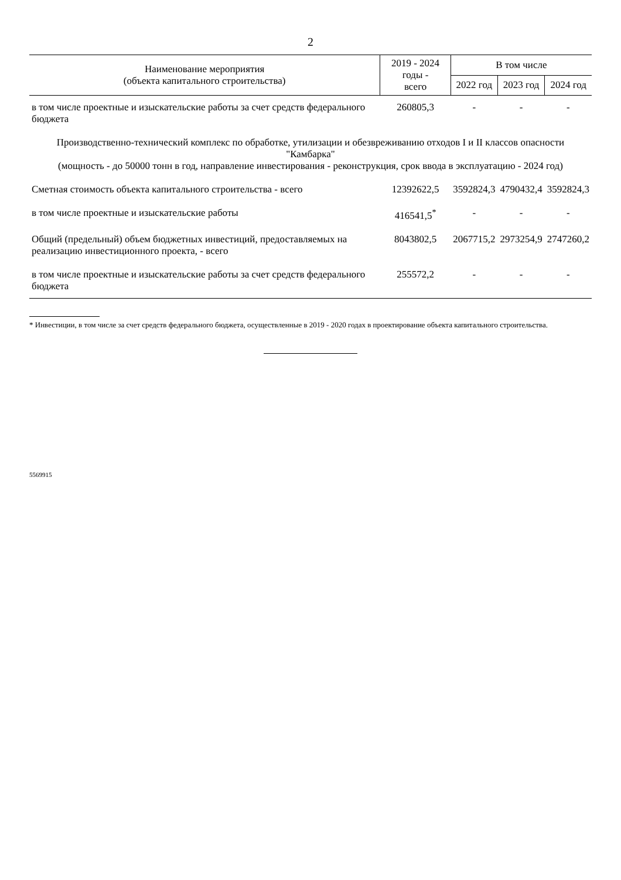2
| Наименование мероприятия (объекта капитального строительства) | 2019 - 2024 годы - всего | В том числе | | |
| --- | --- | --- | --- | --- |
| | | 2022 год | 2023 год | 2024 год |
| в том числе проектные и изыскательские работы за счет средств федерального бюджета | 260805,3 | - | - | - |
| Производственно-технический комплекс по обработке, утилизации и обезвреживанию отходов I и II классов опасности "Камбарка" (мощность - до 50000 тонн в год, направление инвестирования - реконструкция, срок ввода в эксплуатацию - 2024 год) | | | | |
| Сметная стоимость объекта капитального строительства - всего | 12392622,5 | 3592824,3 | 4790432,4 | 3592824,3 |
| в том числе проектные и изыскательские работы | 416541,5<sup>*</sup> | - | - | - |
| Общий (предельный) объем бюджетных инвестиций, предоставляемых на реализацию инвестиционного проекта, - всего | 8043802,5 | 2067715,2 | 2973254,9 | 2747260,2 |
| в том числе проектные и изыскательские работы за счет средств федерального бюджета | 255572,2 | - | - | - |
* Инвестиции, в том числе за счет средств федерального бюджета, осуществленные в 2019 - 2020 годах в проектирование объекта капитального строительства.
5569915